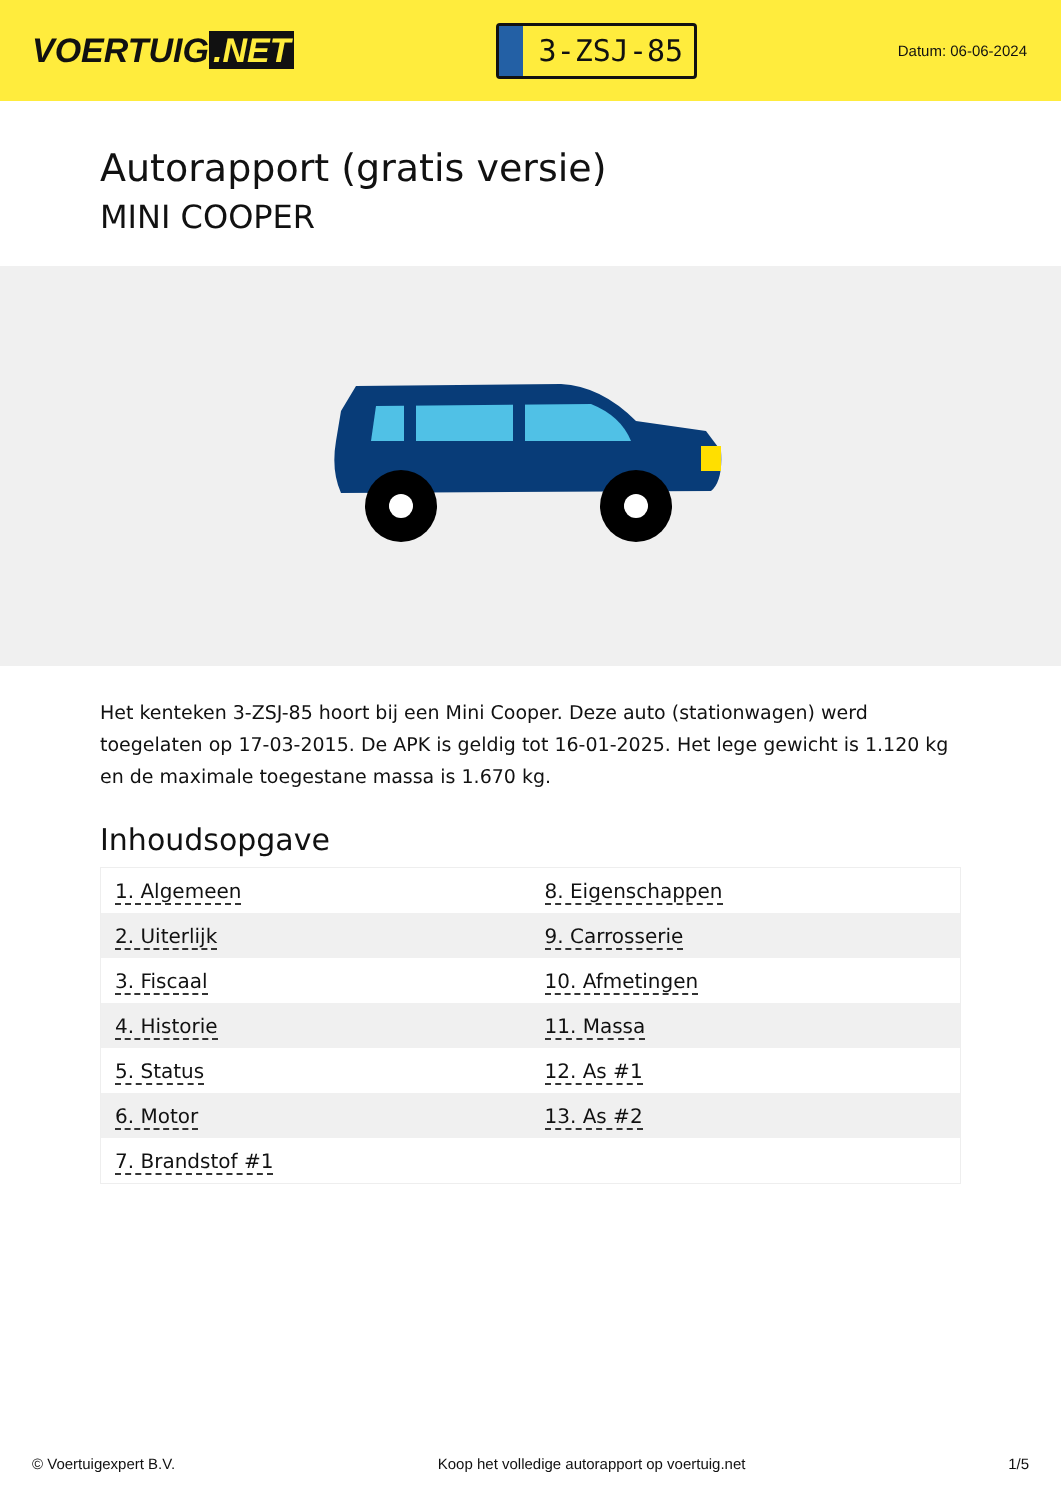VOERTUIG.NET
3-ZSJ-85
Datum: 06-06-2024
Autorapport (gratis versie)
MINI COOPER
Het kenteken 3-ZSJ-85 hoort bij een Mini Cooper. Deze auto (stationwagen) werd toegelaten op 17-03-2015. De APK is geldig tot 16-01-2025. Het lege gewicht is 1.120 kg en de maximale toegestane massa is 1.670 kg.
Inhoudsopgave
| 1. Algemeen | 8. Eigenschappen |
| 2. Uiterlijk | 9. Carrosserie |
| 3. Fiscaal | 10. Afmetingen |
| 4. Historie | 11. Massa |
| 5. Status | 12. As #1 |
| 6. Motor | 13. As #2 |
| 7. Brandstof #1 | |
© Voertuigexpert B.V. Koop het volledige autorapport op voertuig.net 1/5